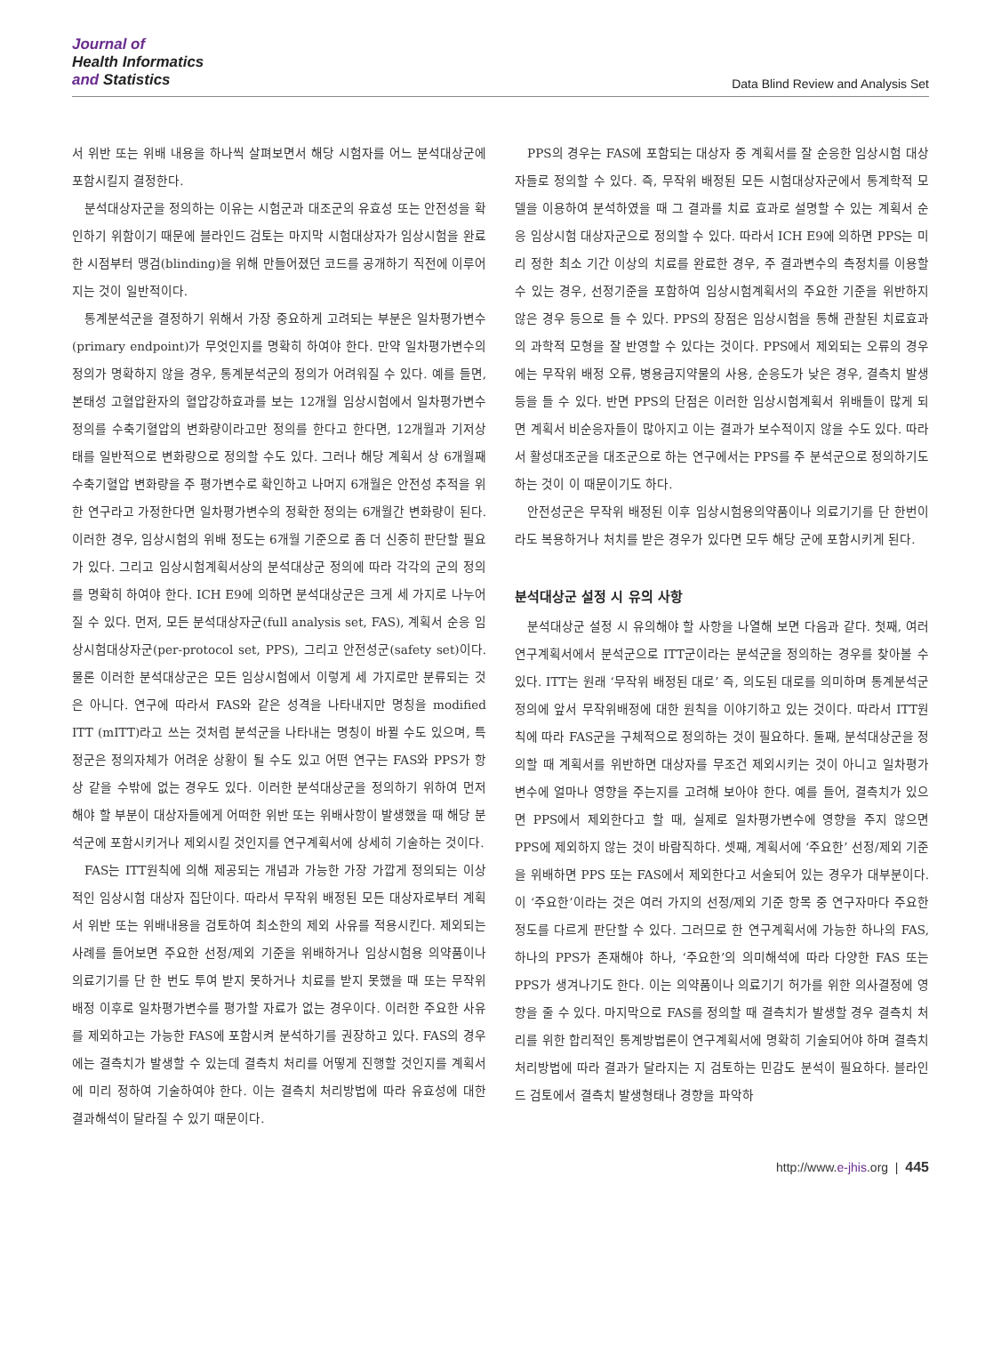Journal of
Health Informatics
and Statistics
Data Blind Review and Analysis Set
서 위반 또는 위배 내용을 하나씩 살펴보면서 해당 시험자를 어느 분석대상군에 포함시킬지 결정한다.
분석대상자군을 정의하는 이유는 시험군과 대조군의 유효성 또는 안전성을 확인하기 위함이기 때문에 블라인드 검토는 마지막 시험대상자가 임상시험을 완료한 시점부터 맹검(blinding)을 위해 만들어졌던 코드를 공개하기 직전에 이루어지는 것이 일반적이다.
통계분석군을 결정하기 위해서 가장 중요하게 고려되는 부분은 일차평가변수(primary endpoint)가 무엇인지를 명확히 하여야 한다. 만약 일차평가변수의 정의가 명확하지 않을 경우, 통계분석군의 정의가 어려워질 수 있다. 예를 들면, 본태성 고혈압환자의 혈압강하효과를 보는 12개월 임상시험에서 일차평가변수 정의를 수축기혈압의 변화량이라고만 정의를 한다고 한다면, 12개월과 기저상태를 일반적으로 변화량으로 정의할 수도 있다. 그러나 해당 계획서 상 6개월째 수축기혈압 변화량을 주 평가변수로 확인하고 나머지 6개월은 안전성 추적을 위한 연구라고 가정한다면 일차평가변수의 정확한 정의는 6개월간 변화량이 된다. 이러한 경우, 임상시험의 위배 정도는 6개월 기준으로 좀 더 신중히 판단할 필요가 있다. 그리고 임상시험계획서상의 분석대상군 정의에 따라 각각의 군의 정의를 명확히 하여야 한다. ICH E9에 의하면 분석대상군은 크게 세 가지로 나누어 질 수 있다. 먼저, 모든 분석대상자군(full analysis set, FAS), 계획서 순응 임상시험대상자군(per-protocol set, PPS), 그리고 안전성군(safety set)이다. 물론 이러한 분석대상군은 모든 임상시험에서 이렇게 세 가지로만 분류되는 것은 아니다. 연구에 따라서 FAS와 같은 성격을 나타내지만 명칭을 modified ITT (mITT)라고 쓰는 것처럼 분석군을 나타내는 명칭이 바뀔 수도 있으며, 특정군은 정의자체가 어려운 상황이 될 수도 있고 어떤 연구는 FAS와 PPS가 항상 같을 수밖에 없는 경우도 있다. 이러한 분석대상군을 정의하기 위하여 먼저 해야 할 부분이 대상자들에게 어떠한 위반 또는 위배사항이 발생했을 때 해당 분석군에 포함시키거나 제외시킬 것인지를 연구계획서에 상세히 기술하는 것이다.
FAS는 ITT원칙에 의해 제공되는 개념과 가능한 가장 가깝게 정의되는 이상적인 임상시험 대상자 집단이다. 따라서 무작위 배정된 모든 대상자로부터 계획서 위반 또는 위배내용을 검토하여 최소한의 제외 사유를 적용시킨다. 제외되는 사례를 들어보면 주요한 선정/제외 기준을 위배하거나 임상시험용 의약품이나 의료기기를 단 한 번도 투여 받지 못하거나 치료를 받지 못했을 때 또는 무작위 배정 이후로 일차평가변수를 평가할 자료가 없는 경우이다. 이러한 주요한 사유를 제외하고는 가능한 FAS에 포함시켜 분석하기를 권장하고 있다. FAS의 경우에는 결측치가 발생할 수 있는데 결측치 처리를 어떻게 진행할 것인지를 계획서에 미리 정하여 기술하여야 한다. 이는 결측치 처리방법에 따라 유효성에 대한 결과해석이 달라질 수 있기 때문이다.
PPS의 경우는 FAS에 포함되는 대상자 중 계획서를 잘 순응한 임상시험 대상자들로 정의할 수 있다. 즉, 무작위 배정된 모든 시험대상자군에서 통계학적 모델을 이용하여 분석하였을 때 그 결과를 치료 효과로 설명할 수 있는 계획서 순응 임상시험 대상자군으로 정의할 수 있다. 따라서 ICH E9에 의하면 PPS는 미리 정한 최소 기간 이상의 치료를 완료한 경우, 주 결과변수의 측정치를 이용할 수 있는 경우, 선정기준을 포함하여 임상시험계획서의 주요한 기준을 위반하지 않은 경우 등으로 들 수 있다. PPS의 장점은 임상시험을 통해 관찰된 치료효과의 과학적 모형을 잘 반영할 수 있다는 것이다. PPS에서 제외되는 오류의 경우에는 무작위 배정 오류, 병용금지약물의 사용, 순응도가 낮은 경우, 결측치 발생 등을 들 수 있다. 반면 PPS의 단점은 이러한 임상시험계획서 위배들이 많게 되면 계획서 비순응자들이 많아지고 이는 결과가 보수적이지 않을 수도 있다. 따라서 활성대조군을 대조군으로 하는 연구에서는 PPS를 주 분석군으로 정의하기도 하는 것이 이 때문이기도 하다.
안전성군은 무작위 배정된 이후 임상시험용의약품이나 의료기기를 단 한번이라도 복용하거나 처치를 받은 경우가 있다면 모두 해당 군에 포함시키게 된다.
분석대상군 설정 시 유의 사항
분석대상군 설정 시 유의해야 할 사항을 나열해 보면 다음과 같다. 첫째, 여러 연구계획서에서 분석군으로 ITT군이라는 분석군을 정의하는 경우를 찾아볼 수 있다. ITT는 원래 ‘무작위 배정된 대로’ 즉, 의도된 대로를 의미하며 통계분석군 정의에 앞서 무작위배정에 대한 원칙을 이야기하고 있는 것이다. 따라서 ITT원칙에 따라 FAS군을 구체적으로 정의하는 것이 필요하다. 둘째, 분석대상군을 정의할 때 계획서를 위반하면 대상자를 무조건 제외시키는 것이 아니고 일차평가변수에 얼마나 영향을 주는지를 고려해 보아야 한다. 예를 들어, 결측치가 있으면 PPS에서 제외한다고 할 때, 실제로 일차평가변수에 영향을 주지 않으면 PPS에 제외하지 않는 것이 바람직하다. 셋째, 계획서에 ‘주요한’ 선정/제외 기준을 위배하면 PPS 또는 FAS에서 제외한다고 서술되어 있는 경우가 대부분이다. 이 ‘주요한’이라는 것은 여러 가지의 선정/제외 기준 항목 중 연구자마다 주요한 정도를 다르게 판단할 수 있다. 그러므로 한 연구계획서에 가능한 하나의 FAS, 하나의 PPS가 존재해야 하나, ‘주요한’의 의미해석에 따라 다양한 FAS 또는 PPS가 생겨나기도 한다. 이는 의약품이나 의료기기 허가를 위한 의사결정에 영향을 줄 수 있다. 마지막으로 FAS를 정의할 때 결측치가 발생할 경우 결측치 처리를 위한 합리적인 통계방법론이 연구계획서에 명확히 기술되어야 하며 결측치 처리방법에 따라 결과가 달라지는 지 검토하는 민감도 분석이 필요하다. 블라인드 검토에서 결측치 발생형태나 경향을 파악하
http://www.e-jhis.org | 445